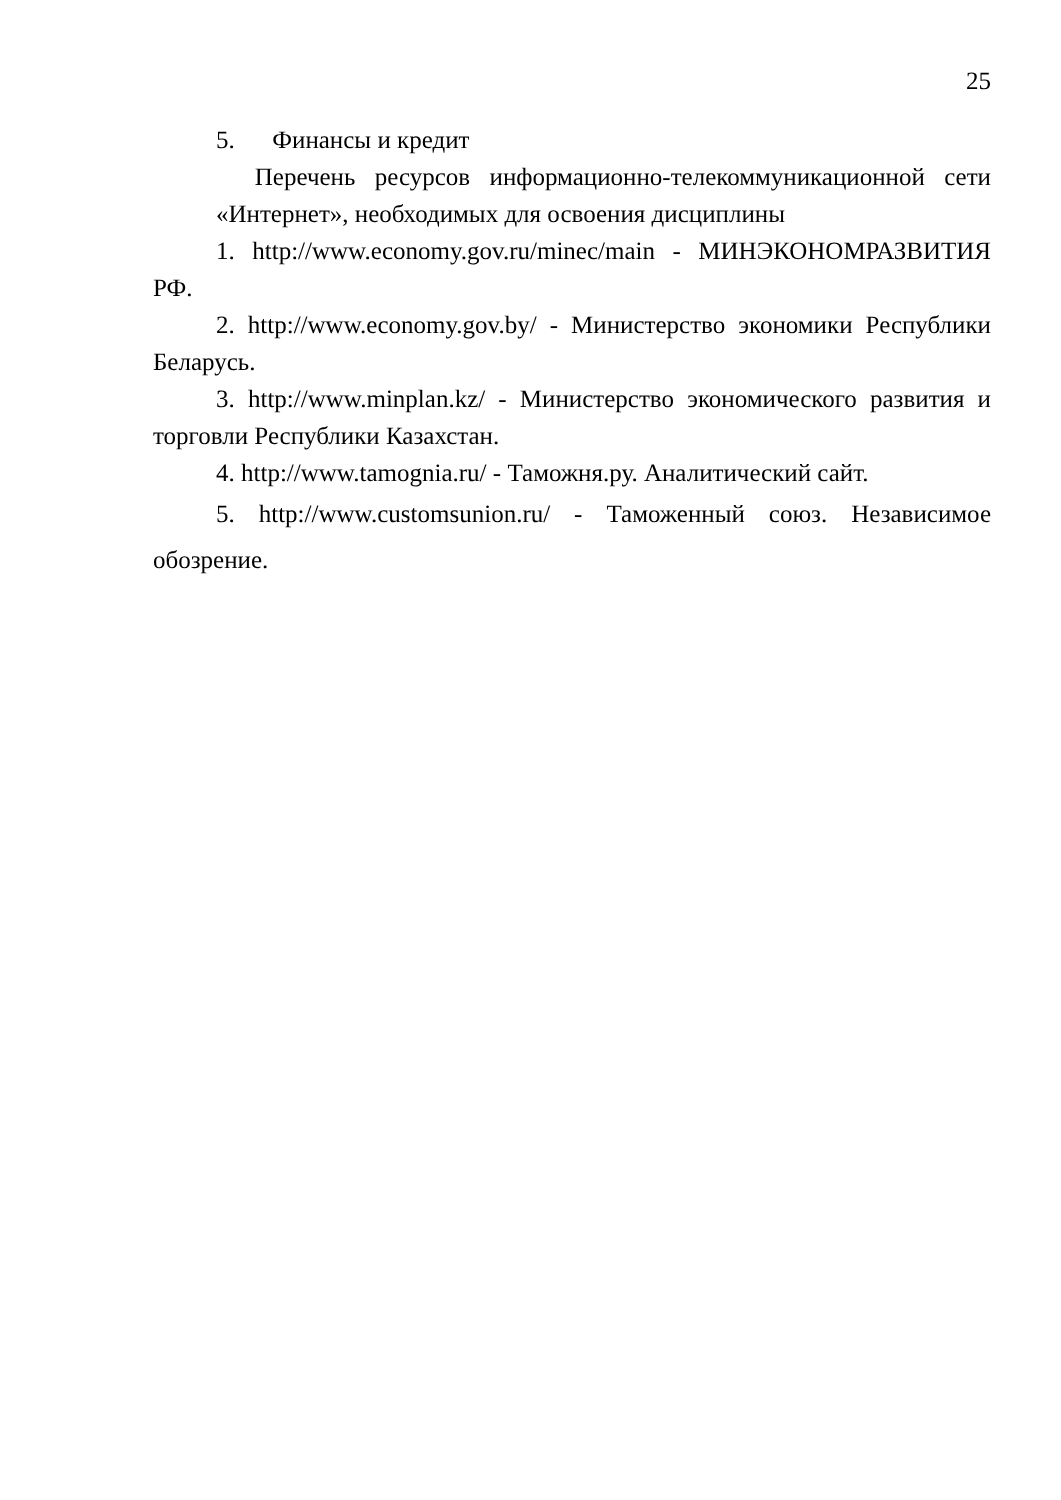25
5. Финансы и кредит
Перечень ресурсов информационно-телекоммуникационной сети «Интернет», необходимых для освоения дисциплины
1. http://www.economy.gov.ru/minec/main - МИНЭКОНОМРАЗВИТИЯ РФ.
2. http://www.economy.gov.by/ - Министерство экономики Республики Беларусь.
3. http://www.minplan.kz/ - Министерство экономического развития и торговли Республики Казахстан.
4. http://www.tamognia.ru/ - Таможня.ру. Аналитический сайт.
5. http://www.customsunion.ru/ - Таможенный союз. Независимое обозрение.